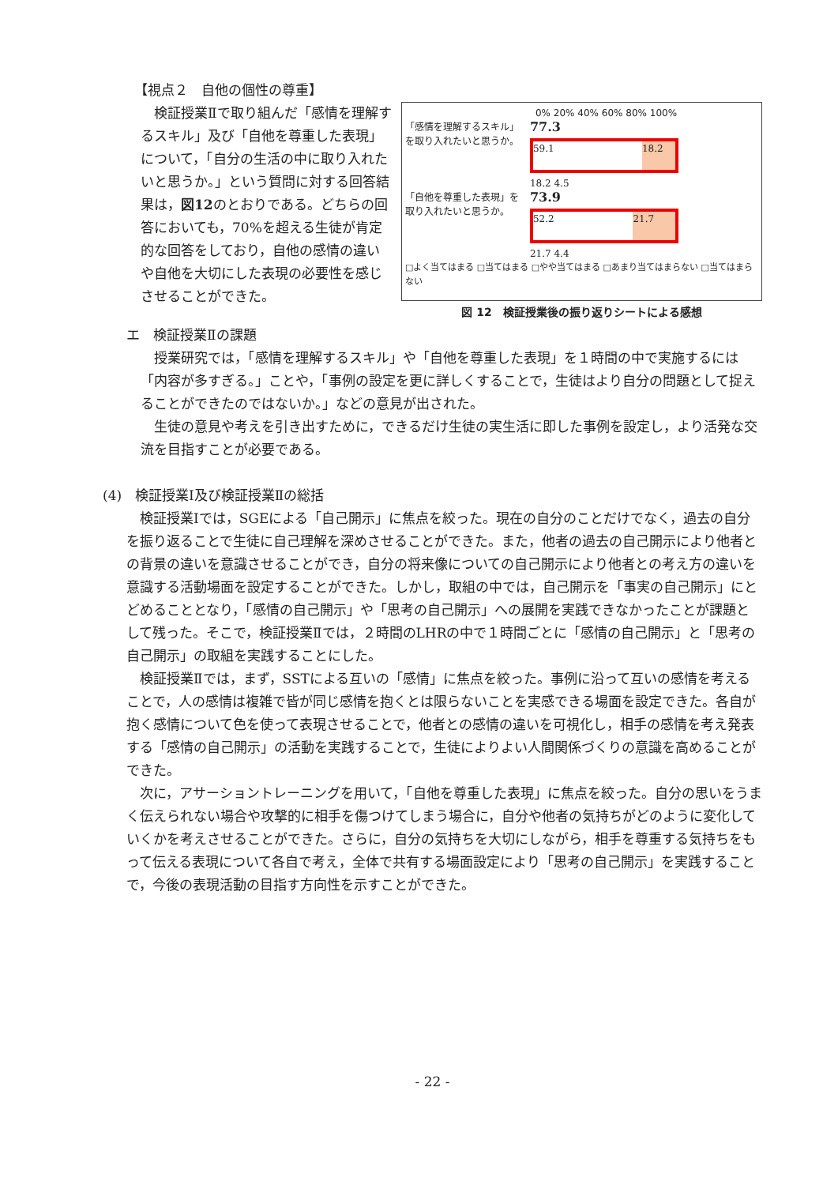【視点２　自他の個性の尊重】
検証授業Ⅱで取り組んだ「感情を理解するスキル」及び「自他を尊重した表現」について，「自分の生活の中に取り入れたいと思うか。」という質問に対する回答結果は，図12のとおりである。どちらの回答においても，70%を超える生徒が肯定的な回答をしており，自他の感情の違いや自他を大切にした表現の必要性を感じさせることができた。
0% 20% 40% 60% 80% 100%
「感情を理解するスキル」を取り入れたいと思うか。
77.3
59.1 18.2
18.2 4.5
「自他を尊重した表現」を取り入れたいと思うか。
73.9
52.2 21.7
21.7 4.4
□よく当てはまる □当てはまる □やや当てはまる □あまり当てはまらない □当てはまらない
図 12　検証授業後の振り返りシートによる感想
エ　検証授業Ⅱの課題
授業研究では，「感情を理解するスキル」や「自他を尊重した表現」を１時間の中で実施するには「内容が多すぎる。」ことや，「事例の設定を更に詳しくすることで，生徒はより自分の問題として捉えることができたのではないか。」などの意見が出された。
生徒の意見や考えを引き出すために，できるだけ生徒の実生活に即した事例を設定し，より活発な交流を目指すことが必要である。
(4)　検証授業Ⅰ及び検証授業Ⅱの総括
検証授業Ⅰでは，SGEによる「自己開示」に焦点を絞った。現在の自分のことだけでなく，過去の自分を振り返ることで生徒に自己理解を深めさせることができた。また，他者の過去の自己開示により他者との背景の違いを意識させることができ，自分の将来像についての自己開示により他者との考え方の違いを意識する活動場面を設定することができた。しかし，取組の中では，自己開示を「事実の自己開示」にとどめることとなり，「感情の自己開示」や「思考の自己開示」への展開を実践できなかったことが課題として残った。そこで，検証授業Ⅱでは，２時間のLHRの中で１時間ごとに「感情の自己開示」と「思考の自己開示」の取組を実践することにした。
検証授業Ⅱでは，まず，SSTによる互いの「感情」に焦点を絞った。事例に沿って互いの感情を考えることで，人の感情は複雑で皆が同じ感情を抱くとは限らないことを実感できる場面を設定できた。各自が抱く感情について色を使って表現させることで，他者との感情の違いを可視化し，相手の感情を考え発表する「感情の自己開示」の活動を実践することで，生徒によりよい人間関係づくりの意識を高めることができた。
次に，アサーショントレーニングを用いて，「自他を尊重した表現」に焦点を絞った。自分の思いをうまく伝えられない場合や攻撃的に相手を傷つけてしまう場合に，自分や他者の気持ちがどのように変化していくかを考えさせることができた。さらに，自分の気持ちを大切にしながら，相手を尊重する気持ちをもって伝える表現について各自で考え，全体で共有する場面設定により「思考の自己開示」を実践することで，今後の表現活動の目指す方向性を示すことができた。
- 22 -